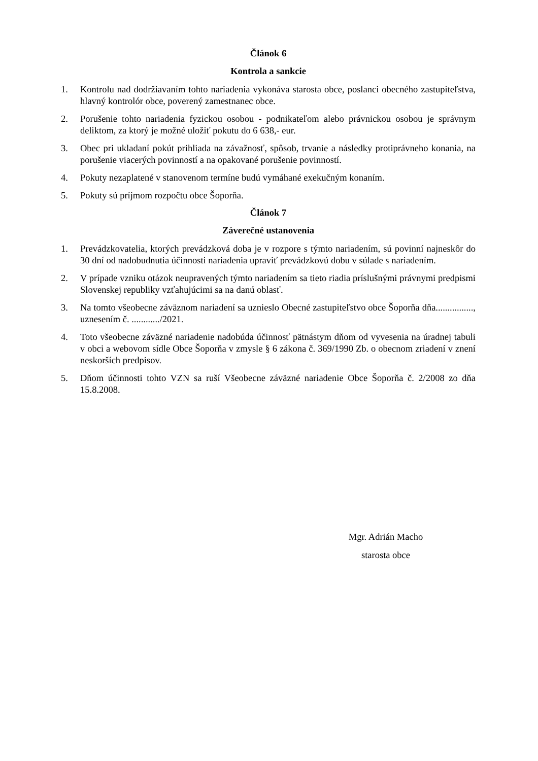Článok 6
Kontrola a sankcie
1. Kontrolu nad dodržiavaním tohto nariadenia vykonáva starosta obce, poslanci obecného zastupiteľstva, hlavný kontrolór obce, poverený zamestnanec obce.
2. Porušenie tohto nariadenia fyzickou osobou - podnikateľom alebo právnickou osobou je správnym deliktom, za ktorý je možné uložiť pokutu do 6 638,- eur.
3. Obec pri ukladaní pokút prihliada na závažnosť, spôsob, trvanie a následky protiprávneho konania, na porušenie viacerých povinností a na opakované porušenie povinností.
4. Pokuty nezaplatené v stanovenom termíne budú vymáhané exekučným konaním.
5. Pokuty sú príjmom rozpočtu obce Šoporňa.
Článok 7
Záverečné ustanovenia
1. Prevádzkovatelia, ktorých prevádzková doba je v rozpore s týmto nariadením, sú povinní najneskôr do 30 dní od nadobudnutia účinnosti nariadenia upraviť prevádzkovú dobu v súlade s nariadením.
2. V prípade vzniku otázok neupravených týmto nariadením sa tieto riadia príslušnými právnymi predpismi Slovenskej republiky vzťahujúcimi sa na danú oblasť.
3. Na tomto všeobecne záväznom nariadení sa uznieslo Obecné zastupiteľstvo obce Šoporňa dňa................, uznesením č. ............/2021.
4. Toto všeobecne záväzné nariadenie nadobúda účinnosť pätnástym dňom od vyvesenia na úradnej tabuli v obci a webovom sídle Obce Šoporňa v zmysle § 6 zákona č. 369/1990 Zb. o obecnom zriadení v znení neskorších predpisov.
5. Dňom účinnosti tohto VZN sa ruší Všeobecne záväzné nariadenie Obce Šoporňa č. 2/2008 zo dňa 15.8.2008.
Mgr. Adrián Macho
starosta obce